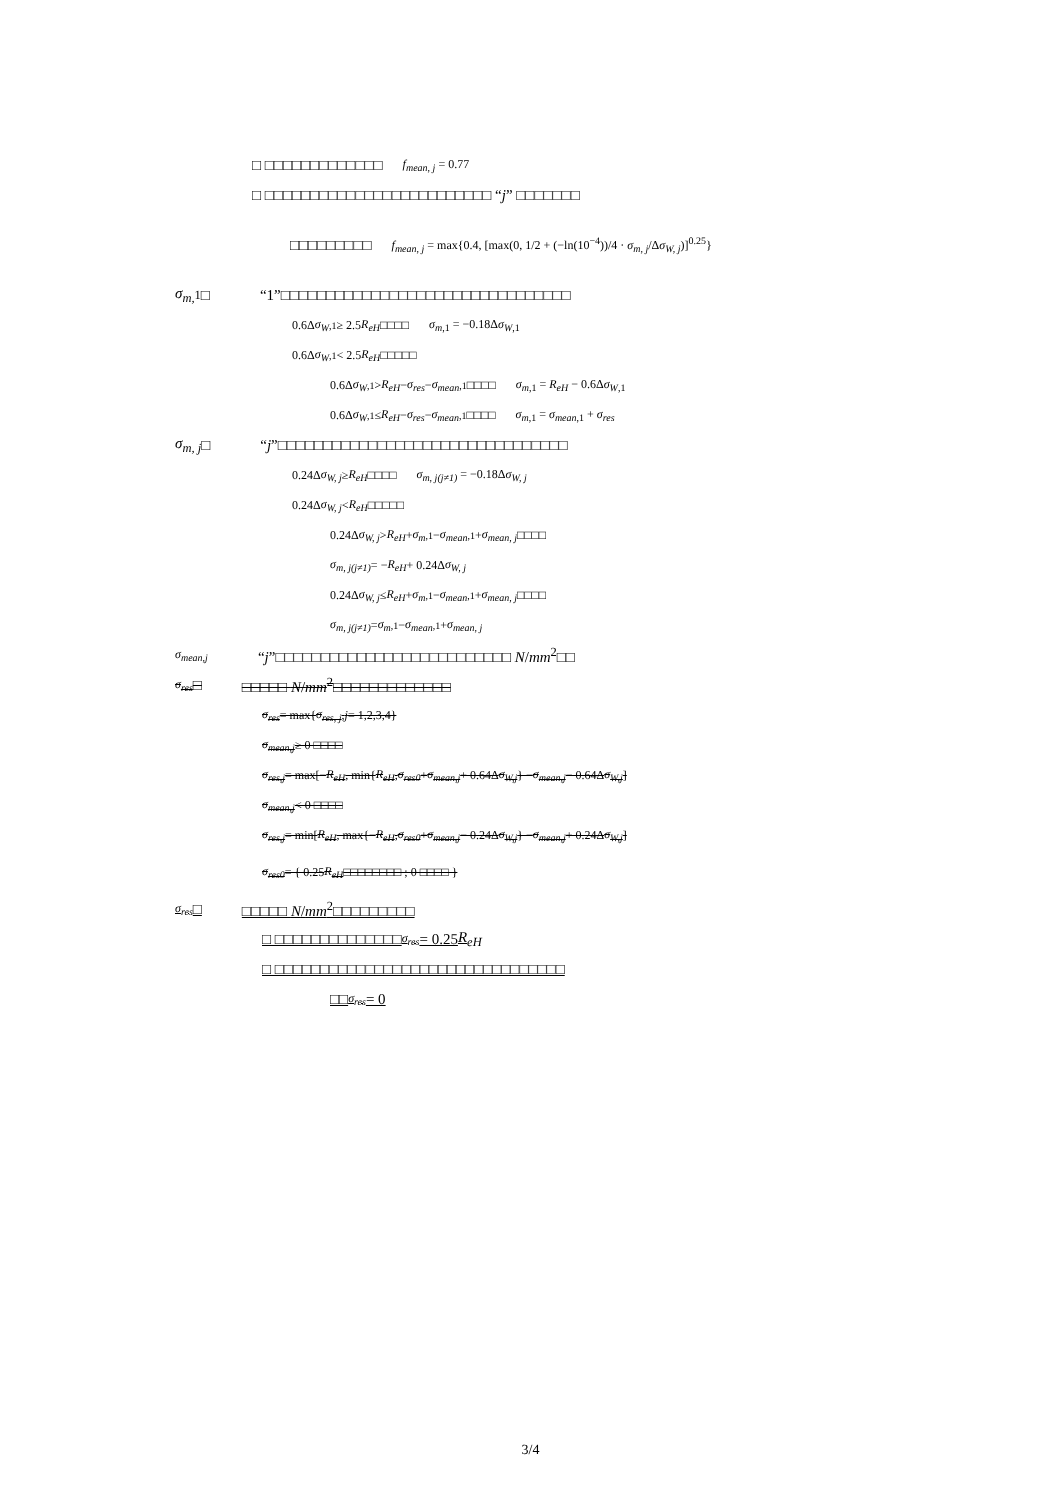□ □□□□□□□□□□□□□ f<sub>mean, j</sub> = 0.77
□ □□□□□□□□□□□□□□□□□□□□□□□□□ “ j” □□□□□□□
□□□□□□□□□ f<sub>mean, j</sub> = max{0.4, [max(0, 1/2 + (−ln(10<sup>−4</sup>))/4 · σ<sub>m, j</sub>/Δσ<sub>W, j</sub>)]<sup>0.25</sup>}
σ<sub>m,</sub><sub>1</sub>□ “1”□□□□□□□□□□□□□□□□□□□□□□□□□□□□□□□□
0.6Δ σ<sub>W</sub><sub>,1</sub> ≥ 2.5 R<sub>eH</sub> □□□□ σ<sub>m</sub><sub>,1</sub> = −0.18Δσ<sub>W</sub><sub>,1</sub>
0.6Δ σ<sub>W</sub><sub>,1</sub> < 2.5 R<sub>eH</sub> □□□□□
0.6Δ σ<sub>W</sub><sub>,1</sub> > R<sub>eH</sub> − σ<sub>res</sub> − σ<sub>mean</sub><sub>,1</sub> □□□□ σ<sub>m</sub><sub>,1</sub> = R<sub>eH</sub> − 0.6Δσ<sub>W</sub><sub>,1</sub>
0.6Δ σ<sub>W</sub><sub>,1</sub> ≤ R<sub>eH</sub> − σ<sub>res</sub> − σ<sub>mean</sub><sub>,1</sub> □□□□ σ<sub>m</sub><sub>,1</sub> = σ<sub>mean</sub><sub>,1</sub> + σ<sub>res</sub>
σ<sub>m, j</sub> □ “j”□□□□□□□□□□□□□□□□□□□□□□□□□□□□□□□□
0.24Δ σ<sub>W, j</sub> ≥ R<sub>eH</sub> □□□□ σ<sub>m, j(j≠1)</sub> = −0.18Δσ<sub>W, j</sub>
0.24Δ σ<sub>W, j</sub> < R<sub>eH</sub> □□□□□
0.24Δ σ<sub>W, j</sub> > R<sub>eH</sub> + σ<sub>m</sub><sub>,1</sub> − σ<sub>mean</sub><sub>,1</sub> + σ<sub>mean, j</sub> □□□□
σ<sub>m, j(j≠1)</sub> = − R<sub>eH</sub> + 0.24Δ σ<sub>W, j</sub>
0.24Δ σ<sub>W, j</sub> ≤ R<sub>eH</sub> + σ<sub>m</sub><sub>,1</sub> − σ<sub>mean</sub><sub>,1</sub> + σ<sub>mean, j</sub> □□□□
σ<sub>m, j(j≠1)</sub> = σ<sub>m</sub><sub>,1</sub> − σ<sub>mean</sub><sub>,1</sub> + σ<sub>mean, j</sub>
σ<sub>mean,j</sub> “j”□□□□□□□□□□□□□□□□□□□□□□□□□□ N/mm<sup>2</sup>□□
σ<sub>res</sub> □ □□□□□ N/mm<sup>2</sup>□□□□□□□□□□□□□
σ<sub>res</sub> = max{ σ<sub>res, j</sub> , j = 1,2,3,4}
σ<sub>mean,j</sub> ≥ 0 □□□□
σ<sub>res,j</sub> = max[− R<sub>eH</sub> , min{ R<sub>eH</sub> , σ<sub>res0</sub> + σ<sub>mean,j</sub> + 0.64Δ σ<sub>W,j</sub> } − σ<sub>mean,j</sub> − 0.64Δ σ<sub>W,j</sub>]
σ<sub>mean,j</sub> < 0 □□□□
σ<sub>res,j</sub> = min[R<sub>eH</sub> , max{− R<sub>eH</sub> , σ<sub>res0</sub> + σ<sub>mean,j</sub> − 0.24Δ σ<sub>W,j</sub> } − σ<sub>mean,j</sub> + 0.24Δ σ<sub>W,j</sub>]
σ<sub>res0</sub> = { 0.25 R<sub>eH</sub> □□□□□□□□ ; 0 □□□□ }
σ<sub>res</sub> □ □□□□□ N/mm<sup>2</sup>□□□□□□□□□
□ □□□□□□□□□□□□□□ σ<sub>res</sub> = 0.25 R<sub>eH</sub>
□ □□□□□□□□□□□□□□□□□□□□□□□□□□□□□□□□
□□ σ<sub>res</sub> = 0
3/4